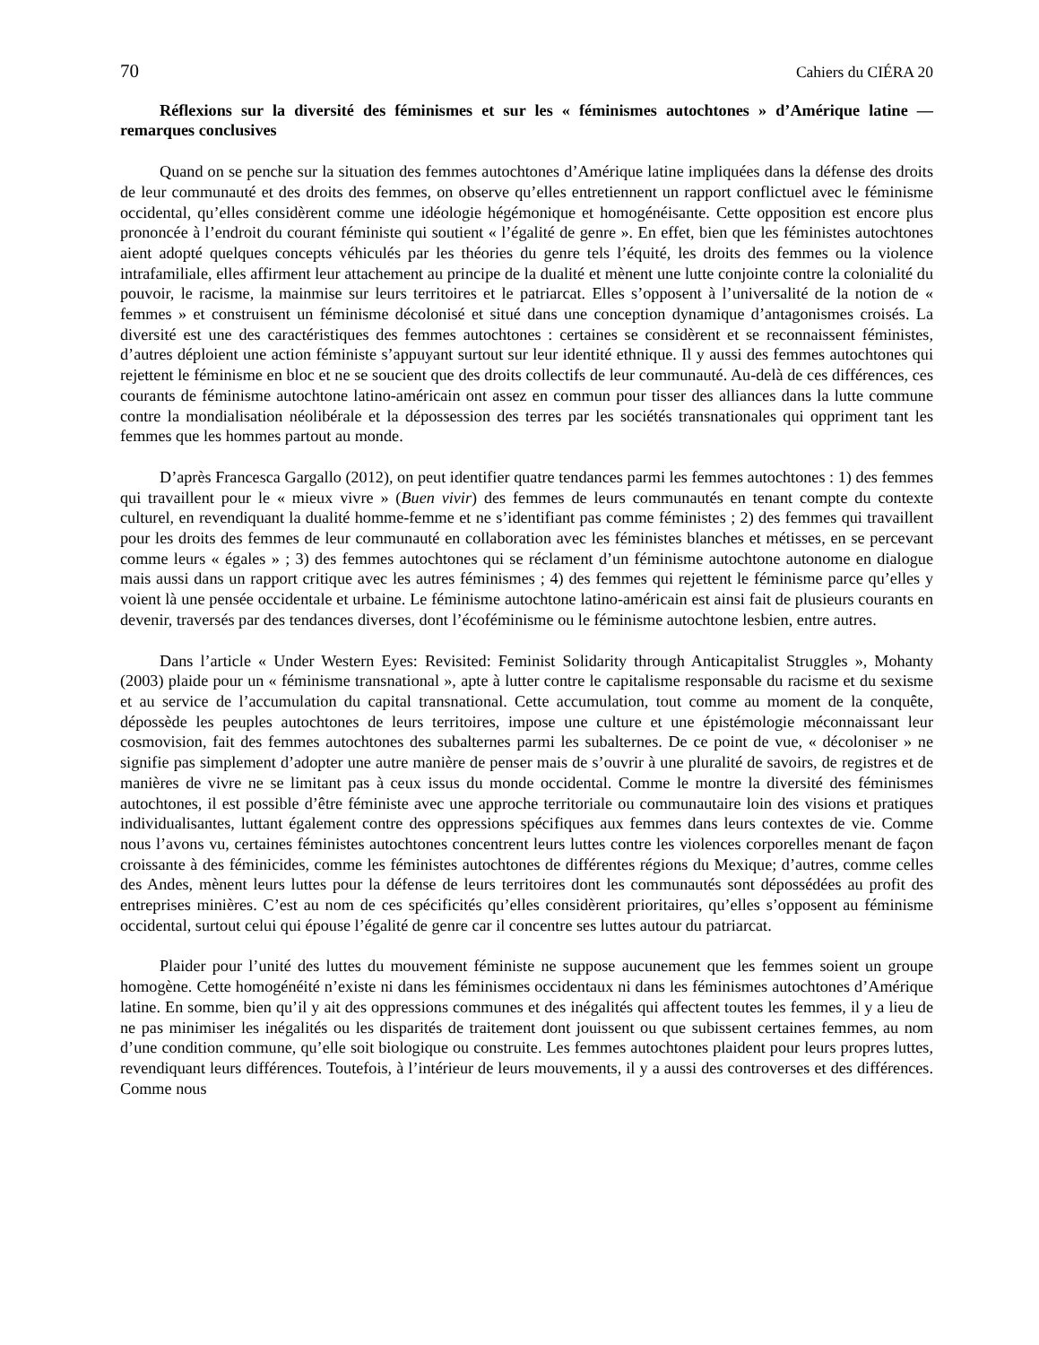70 Cahiers du CIÉRA 20
Réflexions sur la diversité des féminismes et sur les « féminismes autochtones » d’Amérique latine — remarques conclusives
Quand on se penche sur la situation des femmes autochtones d’Amérique latine impliquées dans la défense des droits de leur communauté et des droits des femmes, on observe qu’elles entretiennent un rapport conflictuel avec le féminisme occidental, qu’elles considèrent comme une idéologie hégémonique et homogénéisante. Cette opposition est encore plus prononcée à l’endroit du courant féministe qui soutient « l’égalité de genre ». En effet, bien que les féministes autochtones aient adopté quelques concepts véhiculés par les théories du genre tels l’équité, les droits des femmes ou la violence intrafamiliale, elles affirment leur attachement au principe de la dualité et mènent une lutte conjointe contre la colonialité du pouvoir, le racisme, la mainmise sur leurs territoires et le patriarcat. Elles s’opposent à l’universalité de la notion de « femmes » et construisent un féminisme décolonisé et situé dans une conception dynamique d’antagonismes croisés. La diversité est une des caractéristiques des femmes autochtones : certaines se considèrent et se reconnaissent féministes, d’autres déploient une action féministe s’appuyant surtout sur leur identité ethnique. Il y aussi des femmes autochtones qui rejettent le féminisme en bloc et ne se soucient que des droits collectifs de leur communauté. Au-delà de ces différences, ces courants de féminisme autochtone latino-américain ont assez en commun pour tisser des alliances dans la lutte commune contre la mondialisation néolibérale et la dépossession des terres par les sociétés transnationales qui oppriment tant les femmes que les hommes partout au monde.
D’après Francesca Gargallo (2012), on peut identifier quatre tendances parmi les femmes autochtones : 1) des femmes qui travaillent pour le « mieux vivre » (Buen vivir) des femmes de leurs communautés en tenant compte du contexte culturel, en revendiquant la dualité homme-femme et ne s’identifiant pas comme féministes ; 2) des femmes qui travaillent pour les droits des femmes de leur communauté en collaboration avec les féministes blanches et métisses, en se percevant comme leurs « égales » ; 3) des femmes autochtones qui se réclament d’un féminisme autochtone autonome en dialogue mais aussi dans un rapport critique avec les autres féminismes ; 4) des femmes qui rejettent le féminisme parce qu’elles y voient là une pensée occidentale et urbaine. Le féminisme autochtone latino-américain est ainsi fait de plusieurs courants en devenir, traversés par des tendances diverses, dont l’écoféminisme ou le féminisme autochtone lesbien, entre autres.
Dans l’article « Under Western Eyes: Revisited: Feminist Solidarity through Anticapitalist Struggles », Mohanty (2003) plaide pour un « féminisme transnational », apte à lutter contre le capitalisme responsable du racisme et du sexisme et au service de l’accumulation du capital transnational. Cette accumulation, tout comme au moment de la conquête, dépossède les peuples autochtones de leurs territoires, impose une culture et une épistémologie méconnaissant leur cosmovision, fait des femmes autochtones des subalternes parmi les subalternes. De ce point de vue, « décoloniser » ne signifie pas simplement d’adopter une autre manière de penser mais de s’ouvrir à une pluralité de savoirs, de registres et de manières de vivre ne se limitant pas à ceux issus du monde occidental. Comme le montre la diversité des féminismes autochtones, il est possible d’être féministe avec une approche territoriale ou communautaire loin des visions et pratiques individualisantes, luttant également contre des oppressions spécifiques aux femmes dans leurs contextes de vie. Comme nous l’avons vu, certaines féministes autochtones concentrent leurs luttes contre les violences corporelles menant de façon croissante à des féminicides, comme les féministes autochtones de différentes régions du Mexique; d’autres, comme celles des Andes, mènent leurs luttes pour la défense de leurs territoires dont les communautés sont dépossédées au profit des entreprises minières. C’est au nom de ces spécificités qu’elles considèrent prioritaires, qu’elles s’opposent au féminisme occidental, surtout celui qui épouse l’égalité de genre car il concentre ses luttes autour du patriarcat.
Plaider pour l’unité des luttes du mouvement féministe ne suppose aucunement que les femmes soient un groupe homogène. Cette homogénéité n’existe ni dans les féminismes occidentaux ni dans les féminismes autochtones d’Amérique latine. En somme, bien qu’il y ait des oppressions communes et des inégalités qui affectent toutes les femmes, il y a lieu de ne pas minimiser les inégalités ou les disparités de traitement dont jouissent ou que subissent certaines femmes, au nom d’une condition commune, qu’elle soit biologique ou construite. Les femmes autochtones plaident pour leurs propres luttes, revendiquant leurs différences. Toutefois, à l’intérieur de leurs mouvements, il y a aussi des controverses et des différences. Comme nous